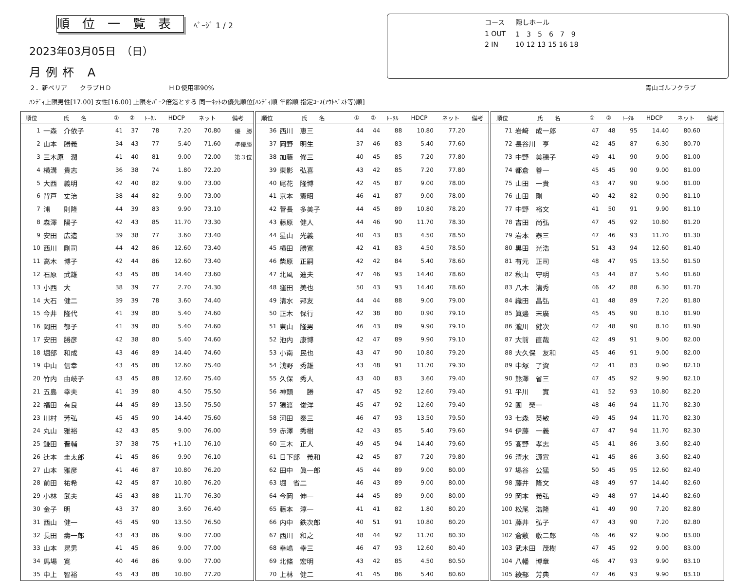順位一覧表 ﾍﾟｰｼﾞ 1 / 2
2023年03月05日　（日）
月例杯 A
| コース | 隠しホール |
| 1 OUT | 1 3 5 6 7 9 |
| 2 IN | 10 12 13 15 16 18 |
２．新ペリア　　クラブＨＤ　　　　　　　　　ＨＤ使用率90% 青山ゴルフクラブ
ﾊﾝﾃﾞｨ上限男性[17.00] 女性[16.00] 上限をﾊﾟｰ2倍迄とする 同一ﾈｯﾄの優先順位[ﾊﾝﾃﾞｨ順 年齢順 指定ｺｰｽ(ｱｳﾄﾍﾞｽﾄ等)順]
| 順位 | 氏 名 | ① | ② | ﾄｰﾀﾙ | HDCP | ネット | 備考 |
| --- | --- | --- | --- | --- | --- | --- | --- |
| 1 | 一森 介依子 | 41 | 37 | 78 | 7.20 | 70.80 | 優 勝 |
| 2 | 山本 勝義 | 34 | 43 | 77 | 5.40 | 71.60 | 準優勝 |
| 3 | 三木原 潤 | 41 | 40 | 81 | 9.00 | 72.00 | 第３位 |
| 4 | 横溝 貴志 | 36 | 38 | 74 | 1.80 | 72.20 | |
| 5 | 大西 義明 | 42 | 40 | 82 | 9.00 | 73.00 | |
| 6 | 背戸 丈治 | 38 | 44 | 82 | 9.00 | 73.00 | |
| 7 | 浦 則隆 | 44 | 39 | 83 | 9.90 | 73.10 | |
| 8 | 森澤 陽子 | 42 | 43 | 85 | 11.70 | 73.30 | |
| 9 | 安田 広造 | 39 | 38 | 77 | 3.60 | 73.40 | |
| 10 | 西川 剛司 | 44 | 42 | 86 | 12.60 | 73.40 | |
| 11 | 高木 博子 | 42 | 44 | 86 | 12.60 | 73.40 | |
| 12 | 石原 武雄 | 43 | 45 | 88 | 14.40 | 73.60 | |
| 13 | 小西 大 | 38 | 39 | 77 | 2.70 | 74.30 | |
| 14 | 大石 健二 | 39 | 39 | 78 | 3.60 | 74.40 | |
| 15 | 今井 隆代 | 41 | 39 | 80 | 5.40 | 74.60 | |
| 16 | 岡田 郁子 | 41 | 39 | 80 | 5.40 | 74.60 | |
| 17 | 安田 勝彦 | 42 | 38 | 80 | 5.40 | 74.60 | |
| 18 | 堀部 和成 | 43 | 46 | 89 | 14.40 | 74.60 | |
| 19 | 中山 信幸 | 43 | 45 | 88 | 12.60 | 75.40 | |
| 20 | 竹内 由岐子 | 43 | 45 | 88 | 12.60 | 75.40 | |
| 21 | 五島 幸夫 | 41 | 39 | 80 | 4.50 | 75.50 | |
| 22 | 福田 有良 | 44 | 45 | 89 | 13.50 | 75.50 | |
| 23 | 川村 芳弘 | 45 | 45 | 90 | 14.40 | 75.60 | |
| 24 | 丸山 雅裕 | 42 | 43 | 85 | 9.00 | 76.00 | |
| 25 | 鎌田 晋輔 | 37 | 38 | 75 | +1.10 | 76.10 | |
| 26 | 辻本 圭太郎 | 41 | 45 | 86 | 9.90 | 76.10 | |
| 27 | 山本 雅彦 | 41 | 46 | 87 | 10.80 | 76.20 | |
| 28 | 前田 祐希 | 42 | 45 | 87 | 10.80 | 76.20 | |
| 29 | 小林 武夫 | 45 | 43 | 88 | 11.70 | 76.30 | |
| 30 | 金子 明 | 43 | 37 | 80 | 3.60 | 76.40 | |
| 31 | 西山 健一 | 45 | 45 | 90 | 13.50 | 76.50 | |
| 32 | 長田 壽一郎 | 43 | 43 | 86 | 9.00 | 77.00 | |
| 33 | 山本 晃男 | 41 | 45 | 86 | 9.00 | 77.00 | |
| 34 | 馬場 寛 | 40 | 46 | 86 | 9.00 | 77.00 | |
| 35 | 中上 智裕 | 45 | 43 | 88 | 10.80 | 77.20 | |
| 順位 | 氏 名 | ① | ② | ﾄｰﾀﾙ | HDCP | ネット | 備考 |
| --- | --- | --- | --- | --- | --- | --- | --- |
| 36 | 西川 恵三 | 44 | 44 | 88 | 10.80 | 77.20 | |
| 37 | 岡野 明生 | 37 | 46 | 83 | 5.40 | 77.60 | |
| 38 | 加藤 修三 | 40 | 45 | 85 | 7.20 | 77.80 | |
| 39 | 東影 弘喜 | 43 | 42 | 85 | 7.20 | 77.80 | |
| 40 | 尾花 隆博 | 42 | 45 | 87 | 9.00 | 78.00 | |
| 41 | 京本 憲昭 | 46 | 41 | 87 | 9.00 | 78.00 | |
| 42 | 菅長 多美子 | 44 | 45 | 89 | 10.80 | 78.20 | |
| 43 | 藤原 健人 | 44 | 46 | 90 | 11.70 | 78.30 | |
| 44 | 星山 光義 | 40 | 43 | 83 | 4.50 | 78.50 | |
| 45 | 横田 勝寛 | 42 | 41 | 83 | 4.50 | 78.50 | |
| 46 | 柴原 正嗣 | 42 | 42 | 84 | 5.40 | 78.60 | |
| 47 | 北風 迪夫 | 47 | 46 | 93 | 14.40 | 78.60 | |
| 48 | 窪田 美也 | 50 | 43 | 93 | 14.40 | 78.60 | |
| 49 | 清水 邦友 | 44 | 44 | 88 | 9.00 | 79.00 | |
| 50 | 正木 保行 | 42 | 38 | 80 | 0.90 | 79.10 | |
| 51 | 東山 隆男 | 46 | 43 | 89 | 9.90 | 79.10 | |
| 52 | 池内 康博 | 42 | 47 | 89 | 9.90 | 79.10 | |
| 53 | 小南 民也 | 43 | 47 | 90 | 10.80 | 79.20 | |
| 54 | 浅野 秀雄 | 43 | 48 | 91 | 11.70 | 79.30 | |
| 55 | 久保 秀人 | 43 | 40 | 83 | 3.60 | 79.40 | |
| 56 | 神頭 勝 | 47 | 45 | 92 | 12.60 | 79.40 | |
| 57 | 猿渡 俊洋 | 45 | 47 | 92 | 12.60 | 79.40 | |
| 58 | 河田 泰三 | 46 | 47 | 93 | 13.50 | 79.50 | |
| 59 | 赤澤 秀樹 | 42 | 43 | 85 | 5.40 | 79.60 | |
| 60 | 三木 正人 | 49 | 45 | 94 | 14.40 | 79.60 | |
| 61 | 日下部 義和 | 42 | 45 | 87 | 7.20 | 79.80 | |
| 62 | 田中 眞一郎 | 45 | 44 | 89 | 9.00 | 80.00 | |
| 63 | 堀 省二 | 46 | 43 | 89 | 9.00 | 80.00 | |
| 64 | 今岡 伸一 | 44 | 45 | 89 | 9.00 | 80.00 | |
| 65 | 藤本 淳一 | 41 | 41 | 82 | 1.80 | 80.20 | |
| 66 | 内中 鉄次郎 | 40 | 51 | 91 | 10.80 | 80.20 | |
| 67 | 西川 和之 | 48 | 44 | 92 | 11.70 | 80.30 | |
| 68 | 幸嶋 幸三 | 46 | 47 | 93 | 12.60 | 80.40 | |
| 69 | 北條 宏明 | 43 | 42 | 85 | 4.50 | 80.50 | |
| 70 | 上林 健二 | 41 | 45 | 86 | 5.40 | 80.60 | |
| 順位 | 氏 名 | ① | ② | ﾄｰﾀﾙ | HDCP | ネット | 備考 |
| --- | --- | --- | --- | --- | --- | --- | --- |
| 71 | 岩﨑 成一郎 | 47 | 48 | 95 | 14.40 | 80.60 | |
| 72 | 長谷川 亨 | 42 | 45 | 87 | 6.30 | 80.70 | |
| 73 | 中野 美穂子 | 49 | 41 | 90 | 9.00 | 81.00 | |
| 74 | 都倉 善一 | 45 | 45 | 90 | 9.00 | 81.00 | |
| 75 | 山田 一貴 | 43 | 47 | 90 | 9.00 | 81.00 | |
| 76 | 山田 剛 | 40 | 42 | 82 | 0.90 | 81.10 | |
| 77 | 中野 裕文 | 41 | 50 | 91 | 9.90 | 81.10 | |
| 78 | 吉田 尚弘 | 47 | 45 | 92 | 10.80 | 81.20 | |
| 79 | 岩本 泰三 | 47 | 46 | 93 | 11.70 | 81.30 | |
| 80 | 黒田 光浩 | 51 | 43 | 94 | 12.60 | 81.40 | |
| 81 | 有元 正司 | 48 | 47 | 95 | 13.50 | 81.50 | |
| 82 | 秋山 守明 | 43 | 44 | 87 | 5.40 | 81.60 | |
| 83 | 八木 清秀 | 46 | 42 | 88 | 6.30 | 81.70 | |
| 84 | 織田 昌弘 | 41 | 48 | 89 | 7.20 | 81.80 | |
| 85 | 眞邊 末廣 | 45 | 45 | 90 | 8.10 | 81.90 | |
| 86 | 瀧川 健次 | 42 | 48 | 90 | 8.10 | 81.90 | |
| 87 | 大前 直哉 | 42 | 49 | 91 | 9.00 | 82.00 | |
| 88 | 大久保 友和 | 45 | 46 | 91 | 9.00 | 82.00 | |
| 89 | 中塚 了資 | 42 | 41 | 83 | 0.90 | 82.10 | |
| 90 | 熊澤 省三 | 47 | 45 | 92 | 9.90 | 82.10 | |
| 91 | 平川 實 | 41 | 52 | 93 | 10.80 | 82.20 | |
| 92 | 團 榮一 | 48 | 46 | 94 | 11.70 | 82.30 | |
| 93 | 七森 英敏 | 49 | 45 | 94 | 11.70 | 82.30 | |
| 94 | 伊藤 一義 | 47 | 47 | 94 | 11.70 | 82.30 | |
| 95 | 髙野 孝志 | 45 | 41 | 86 | 3.60 | 82.40 | |
| 96 | 清水 源宣 | 41 | 45 | 86 | 3.60 | 82.40 | |
| 97 | 場谷 公猛 | 50 | 45 | 95 | 12.60 | 82.40 | |
| 98 | 藤井 隆文 | 48 | 49 | 97 | 14.40 | 82.60 | |
| 99 | 岡本 義弘 | 49 | 48 | 97 | 14.40 | 82.60 | |
| 100 | 松尾 浩隆 | 41 | 49 | 90 | 7.20 | 82.80 | |
| 101 | 藤井 弘子 | 47 | 43 | 90 | 7.20 | 82.80 | |
| 102 | 倉敷 敬二郎 | 46 | 46 | 92 | 9.00 | 83.00 | |
| 103 | 武木田 茂樹 | 47 | 45 | 92 | 9.00 | 83.00 | |
| 104 | 八幡 博章 | 46 | 47 | 93 | 9.90 | 83.10 | |
| 105 | 綾部 芳典 | 47 | 46 | 93 | 9.90 | 83.10 | |